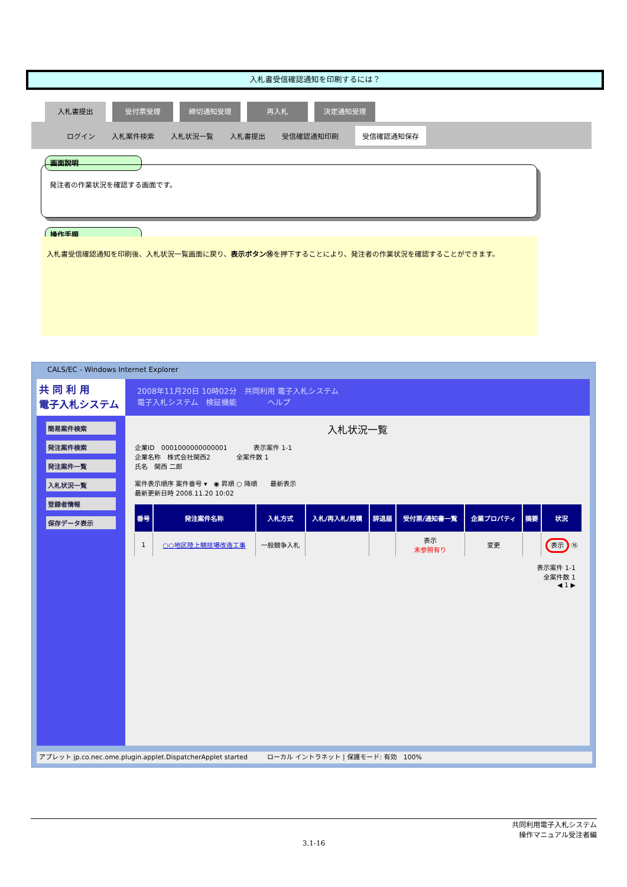入札書受信確認通知を印刷するには？
入札書提出 受付票受理 締切通知受理 再入札 決定通知受理
ログイン 入札案件検索 入札状況一覧 入札書提出 受信確認通知印刷 受信確認通知保存
画面説明
発注者の作業状況を確認する画面です。
操作手順
入札書受信確認通知を印刷後、入札状況一覧画面に戻り、表示ボタン⑯を押下することにより、発注者の作業状況を確認することができます。
CALS/EC - Windows Internet Explorer
共 同 利 用
電子入札システム
簡易案件検索
発注案件検索
発注案件一覧
入札状況一覧
登録者情報
保存データ表示
2008年11月20日 10時02分　共同利用 電子入札システム
電子入札システム　検証機能　　　　ヘルプ
入札状況一覧
企業ID　0001000000000001　　　　表示案件 1-1
企業名称　株式会社関西2　　　　全案件数 1
氏名　関西 二郎
案件表示順序 案件番号 ▾　◉ 昇順 ○ 降順　　最新表示
最新更新日時 2008.11.20 10:02
| 番号 | 発注案件名称 | 入札方式 | 入札/再入札/見積 | 辞退届 | 受付票/通知書一覧 | 企業プロパティ | 摘要 | 状況 |
| --- | --- | --- | --- | --- | --- | --- | --- | --- |
| 1 | ○○地区陸上競技場改造工事 | 一般競争入札 | | | 表示 未参照有り | 変更 | | 表示 ⑯ |
表示案件 1-1
全案件数 1
◀ 1 ▶
アプレット jp.co.nec.ome.plugin.applet.DispatcherApplet started　　　ローカル イントラネット | 保護モード: 有効　100%
共同利用電子入札システム
操作マニュアル受注者編
3.1-16